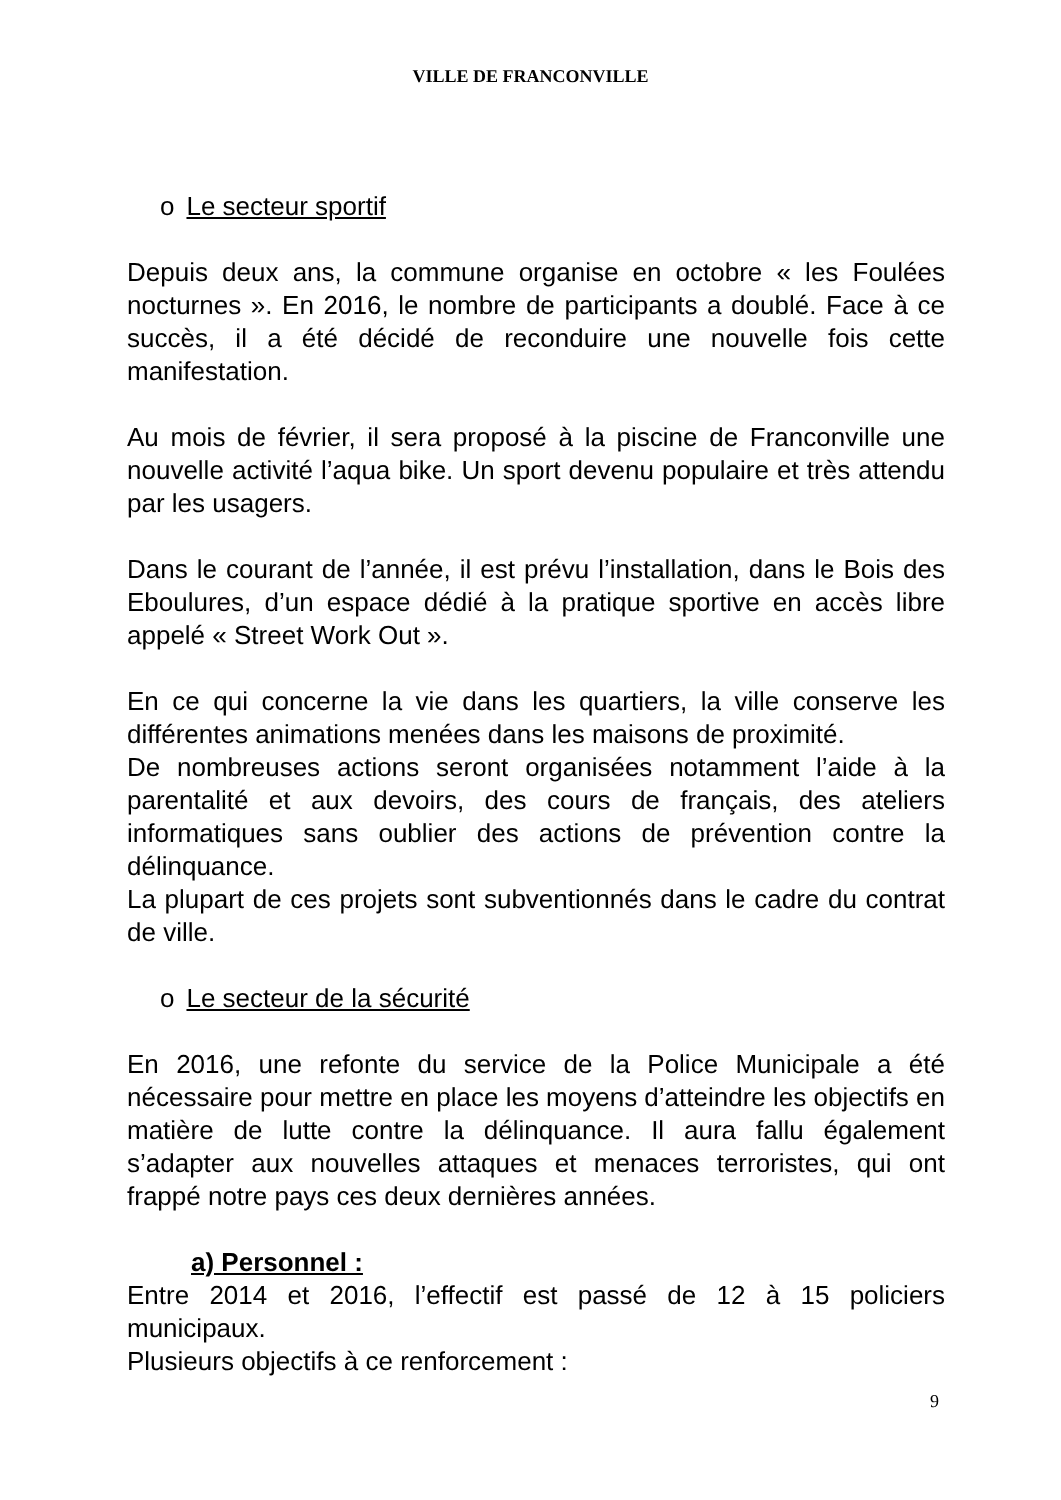VILLE DE FRANCONVILLE
o Le secteur sportif
Depuis deux ans, la commune organise en octobre « les Foulées nocturnes ». En 2016, le nombre de participants a doublé. Face à ce succès, il a été décidé de reconduire une nouvelle fois cette manifestation.
Au mois de février, il sera proposé à la piscine de Franconville une nouvelle activité l’aqua bike. Un sport devenu populaire et très attendu par les usagers.
Dans le courant de l’année, il est prévu l’installation, dans le Bois des Eboulures, d’un espace dédié à la pratique sportive en accès libre appelé « Street Work Out ».
En ce qui concerne la vie dans les quartiers, la ville conserve les différentes animations menées dans les maisons de proximité.
De nombreuses actions seront organisées notamment l’aide à la parentalité et aux devoirs, des cours de français, des ateliers informatiques sans oublier des actions de prévention contre la délinquance.
La plupart de ces projets sont subventionnés dans le cadre du contrat de ville.
o Le secteur de la sécurité
En 2016, une refonte du service de la Police Municipale a été nécessaire pour mettre en place les moyens d’atteindre les objectifs en matière de lutte contre la délinquance. Il aura fallu également s’adapter aux nouvelles attaques et menaces terroristes, qui ont frappé notre pays ces deux dernières années.
a) Personnel :
Entre 2014 et 2016, l’effectif est passé de 12 à 15 policiers municipaux.
Plusieurs objectifs à ce renforcement :
9